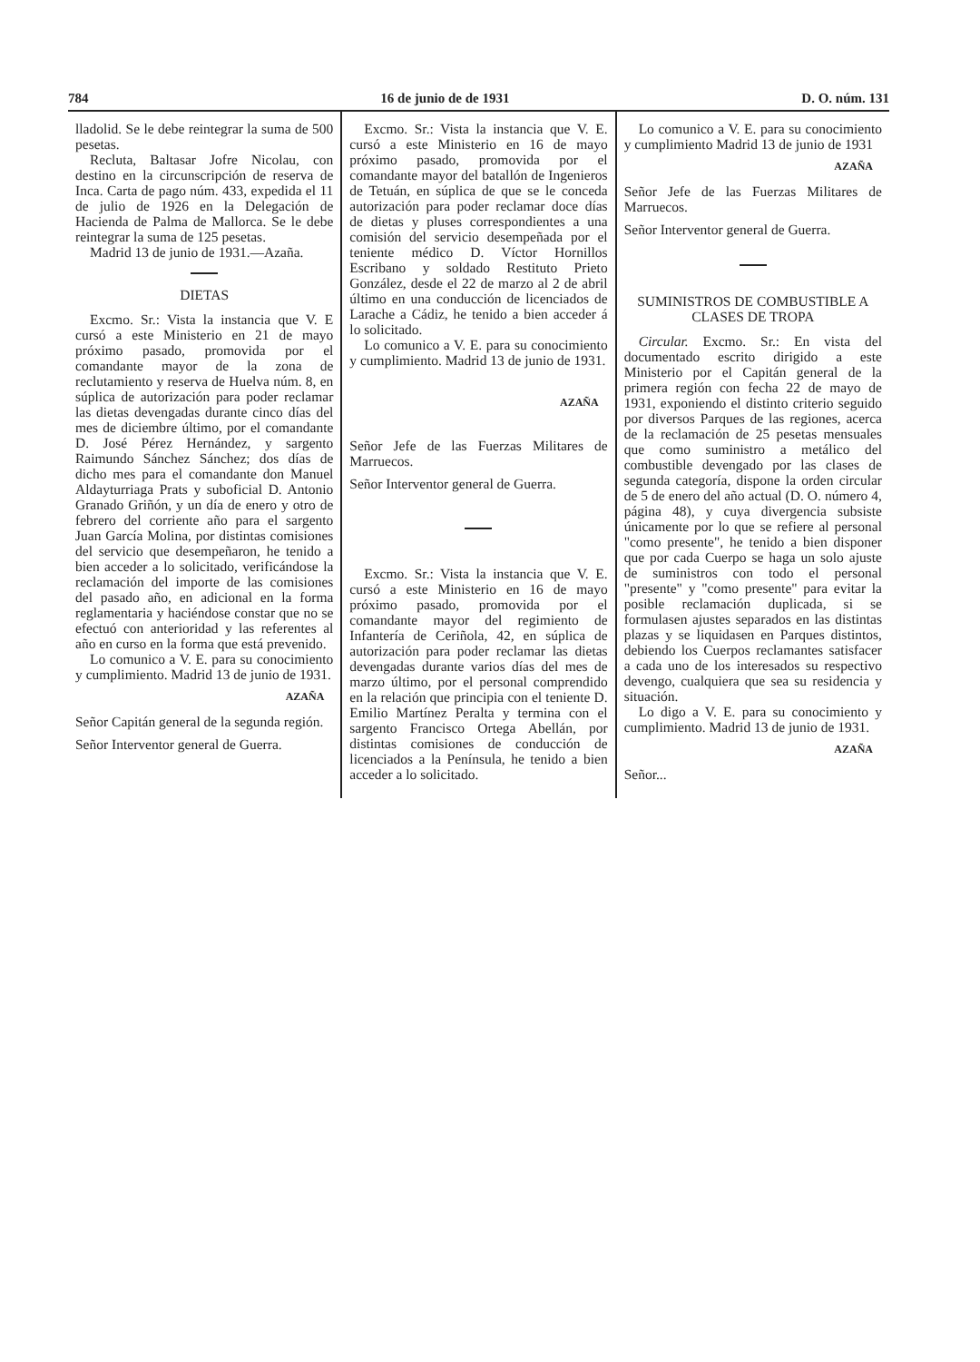784 16 de junio de de 1931 D. O. núm. 131
lladolid. Se le debe reintegrar la suma de 500 pesetas.
Recluta, Baltasar Jofre Nicolau, con destino en la circunscripción de reserva de Inca. Carta de pago núm. 433, expedida el 11 de julio de 1926 en la Delegación de Hacienda de Palma de Mallorca. Se le debe reintegrar la suma de 125 pesetas.
Madrid 13 de junio de 1931.—Azaña.
DIETAS
Excmo. Sr.: Vista la instancia que V. E cursó a este Ministerio en 21 de mayo próximo pasado, promovida por el comandante mayor de la zona de reclutamiento y reserva de Huelva núm. 8, en súplica de autorización para poder reclamar las dietas devengadas durante cinco días del mes de diciembre último, por el comandante D. José Pérez Hernández, y sargento Raimundo Sánchez Sánchez; dos días de dicho mes para el comandante don Manuel Aldayturriaga Prats y suboficial D. Antonio Granado Griñón, y un día de enero y otro de febrero del corriente año para el sargento Juan García Molina, por distintas comisiones del servicio que desempeñaron, he tenido a bien acceder a lo solicitado, verificándose la reclamación del importe de las comisiones del pasado año, en adicional en la forma reglamentaria y haciéndose constar que no se efectuó con anterioridad y las referentes al año en curso en la forma que está prevenido.
Lo comunico a V. E. para su conocimiento y cumplimiento. Madrid 13 de junio de 1931.
AZAÑA
Señor Capitán general de la segunda región.
Señor Interventor general de Guerra.
Excmo. Sr.: Vista la instancia que V. E. cursó a este Ministerio en 16 de mayo próximo pasado, promovida por el comandante mayor del batallón de Ingenieros de Tetuán, en súplica de que se le conceda autorización para poder reclamar doce días de dietas y pluses correspondientes a una comisión del servicio desempeñada por el teniente médico D. Víctor Hornillos Escribano y soldado Restituto Prieto González, desde el 22 de marzo al 2 de abril último en una conducción de licenciados de Larache a Cádiz, he tenido a bien acceder á lo solicitado.
Lo comunico a V. E. para su conocimiento y cumplimiento. Madrid 13 de junio de 1931.
AZAÑA
Señor Jefe de las Fuerzas Militares de Marruecos.
Señor Interventor general de Guerra.
Excmo. Sr.: Vista la instancia que V. E. cursó a este Ministerio en 16 de mayo próximo pasado, promovida por el comandante mayor del regimiento de Infantería de Ceriñola, 42, en súplica de autorización para poder reclamar las dietas devengadas durante varios días del mes de marzo último, por el personal comprendido en la relación que principia con el teniente D. Emilio Martínez Peralta y termina con el sargento Francisco Ortega Abellán, por distintas comisiones de conducción de licenciados a la Península, he tenido a bien acceder a lo solicitado.
Lo comunico a V. E. para su conocimiento y cumplimiento Madrid 13 de junio de 1931
AZAÑA
Señor Jefe de las Fuerzas Militares de Marruecos.
Señor Interventor general de Guerra.
SUMINISTROS DE COMBUSTIBLE A CLASES DE TROPA
Circular. Excmo. Sr.: En vista del documentado escrito dirigido a este Ministerio por el Capitán general de la primera región con fecha 22 de mayo de 1931, exponiendo el distinto criterio seguido por diversos Parques de las regiones, acerca de la reclamación de 25 pesetas mensuales que como suministro a metálico del combustible devengado por las clases de segunda categoría, dispone la orden circular de 5 de enero del año actual (D. O. número 4, página 48), y cuya divergencia subsiste únicamente por lo que se refiere al personal "como presente", he tenido a bien disponer que por cada Cuerpo se haga un solo ajuste de suministros con todo el personal "presente" y "como presente" para evitar la posible reclamación duplicada, si se formulasen ajustes separados en las distintas plazas y se liquidasen en Parques distintos, debiendo los Cuerpos reclamantes satisfacer a cada uno de los interesados su respectivo devengo, cualquiera que sea su residencia y situación.
Lo digo a V. E. para su conocimiento y cumplimiento. Madrid 13 de junio de 1931.
AZAÑA
Señor...